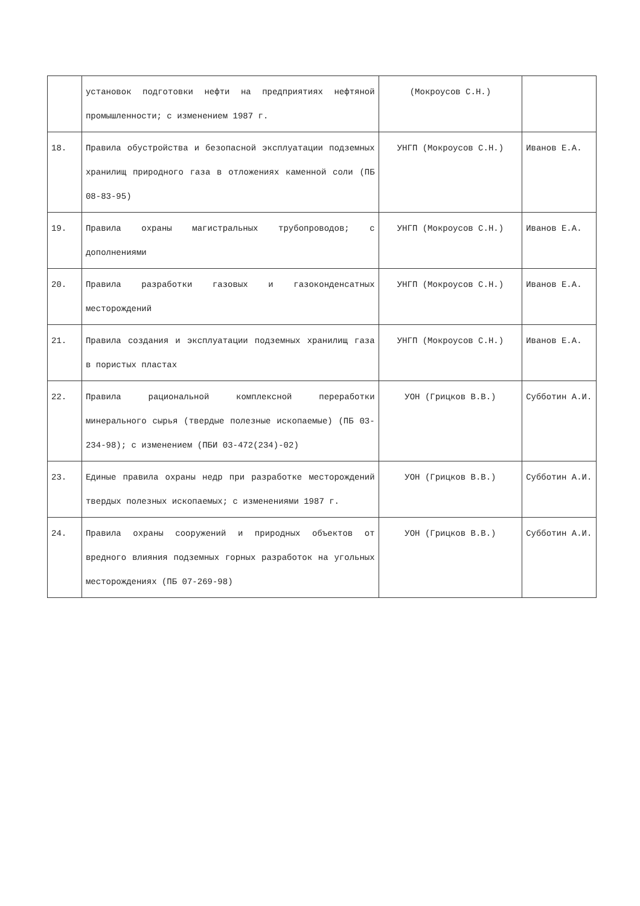| | установок подготовки нефти на предприятиях нефтяной промышленности; с изменением 1987 г. | (Мокроусов С.Н.) | |
| 18. | Правила обустройства и безопасной эксплуатации подземных хранилищ природного газа в отложениях каменной соли (ПБ 08-83-95) | УНГП (Мокроусов С.Н.) | Иванов Е.А. |
| 19. | Правила охраны магистральных трубопроводов; с дополнениями | УНГП (Мокроусов С.Н.) | Иванов Е.А. |
| 20. | Правила разработки газовых и газоконденсатных месторождений | УНГП (Мокроусов С.Н.) | Иванов Е.А. |
| 21. | Правила создания и эксплуатации подземных хранилищ газа в пористых пластах | УНГП (Мокроусов С.Н.) | Иванов Е.А. |
| 22. | Правила рациональной комплексной переработки минерального сырья (твердые полезные ископаемые) (ПБ 03-234-98); с изменением (ПБИ 03-472(234)-02) | УОН (Грицков В.В.) | Субботин А.И. |
| 23. | Единые правила охраны недр при разработке месторождений твердых полезных ископаемых; с изменениями 1987 г. | УОН (Грицков В.В.) | Субботин А.И. |
| 24. | Правила охраны сооружений и природных объектов от вредного влияния подземных горных разработок на угольных месторождениях (ПБ 07-269-98) | УОН (Грицков В.В.) | Субботин А.И. |